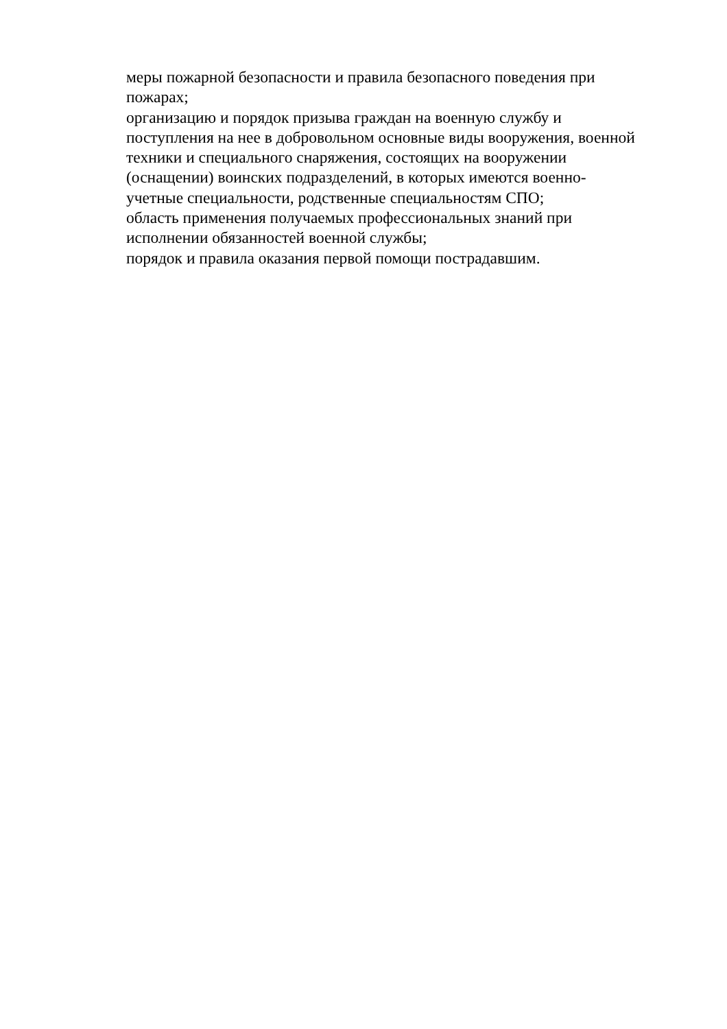меры пожарной безопасности и правила безопасного поведения при
пожарах;
организацию и порядок призыва граждан на военную службу и
поступления на нее в добровольном основные виды вооружения, военной
техники и специального снаряжения, состоящих на вооружении
(оснащении) воинских подразделений, в которых имеются военно-
учетные специальности, родственные специальностям СПО;
область применения получаемых профессиональных знаний при
исполнении обязанностей военной службы;
порядок и правила оказания первой помощи пострадавшим.